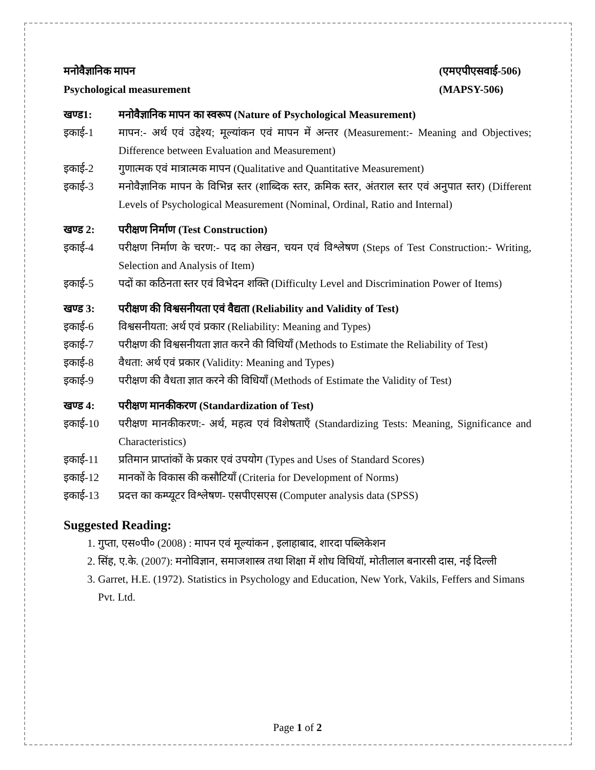मनोवैज्ञानिक मापन (एमएपीएसवाई-506)
Psychological measurement (MAPSY-506)
खण्ड1: मनोवैज्ञानिक मापन का स्वरूप (Nature of Psychological Measurement)
इकाई-1 मापन:- अर्थ एवं उद्देश्य; मूल्यांकन एवं मापन में अन्तर (Measurement:- Meaning and Objectives; Difference between Evaluation and Measurement)
इकाई-2 गुणात्मक एवं मात्रात्मक मापन (Qualitative and Quantitative Measurement)
इकाई-3 मनोवैज्ञानिक मापन के विभिन्न स्तर (शाब्दिक स्तर, क्रमिक स्तर, अंतराल स्तर एवं अनुपात स्तर) (Different Levels of Psychological Measurement (Nominal, Ordinal, Ratio and Internal)
खण्ड 2: परीक्षण निर्माण (Test Construction)
इकाई-4 परीक्षण निर्माण के चरण:- पद का लेखन, चयन एवं विश्लेषण (Steps of Test Construction:- Writing, Selection and Analysis of Item)
इकाई-5 पदों का कठिनता स्तर एवं विभेदन शक्ति (Difficulty Level and Discrimination Power of Items)
खण्ड 3: परीक्षण की विश्वसनीयता एवं वैद्यता (Reliability and Validity of Test)
इकाई-6 विश्वसनीयता: अर्थ एवं प्रकार (Reliability: Meaning and Types)
इकाई-7 परीक्षण की विश्वसनीयता ज्ञात करने की विधियाँ (Methods to Estimate the Reliability of Test)
इकाई-8 वैधता: अर्थ एवं प्रकार (Validity: Meaning and Types)
इकाई-9 परीक्षण की वैधता ज्ञात करने की विधियाँ (Methods of Estimate the Validity of Test)
खण्ड 4: परीक्षण मानकीकरण (Standardization of Test)
इकाई-10 परीक्षण मानकीकरण:- अर्थ, महत्व एवं विशेषताएँ (Standardizing Tests: Meaning, Significance and Characteristics)
इकाई-11 प्रतिमान प्राप्तांकों के प्रकार एवं उपयोग (Types and Uses of Standard Scores)
इकाई-12 मानकों के विकास की कसौटियाँ (Criteria for Development of Norms)
इकाई-13 प्रदत्त का कम्प्यूटर विश्लेषण- एसपीएसएस (Computer analysis data (SPSS)
Suggested Reading:
1. गुप्ता, एस०पी० (2008) : मापन एवं मूल्यांकन , इलाहाबाद, शारदा पब्लिकेशन
2. सिंह, ए.के. (2007): मनोविज्ञान, समाजशास्त्र तथा शिक्षा में शोध विधियॉ, मोतीलाल बनारसी दास, नई दिल्ली
3. Garret, H.E. (1972). Statistics in Psychology and Education, New York, Vakils, Feffers and Simans Pvt. Ltd.
Page 1 of 2